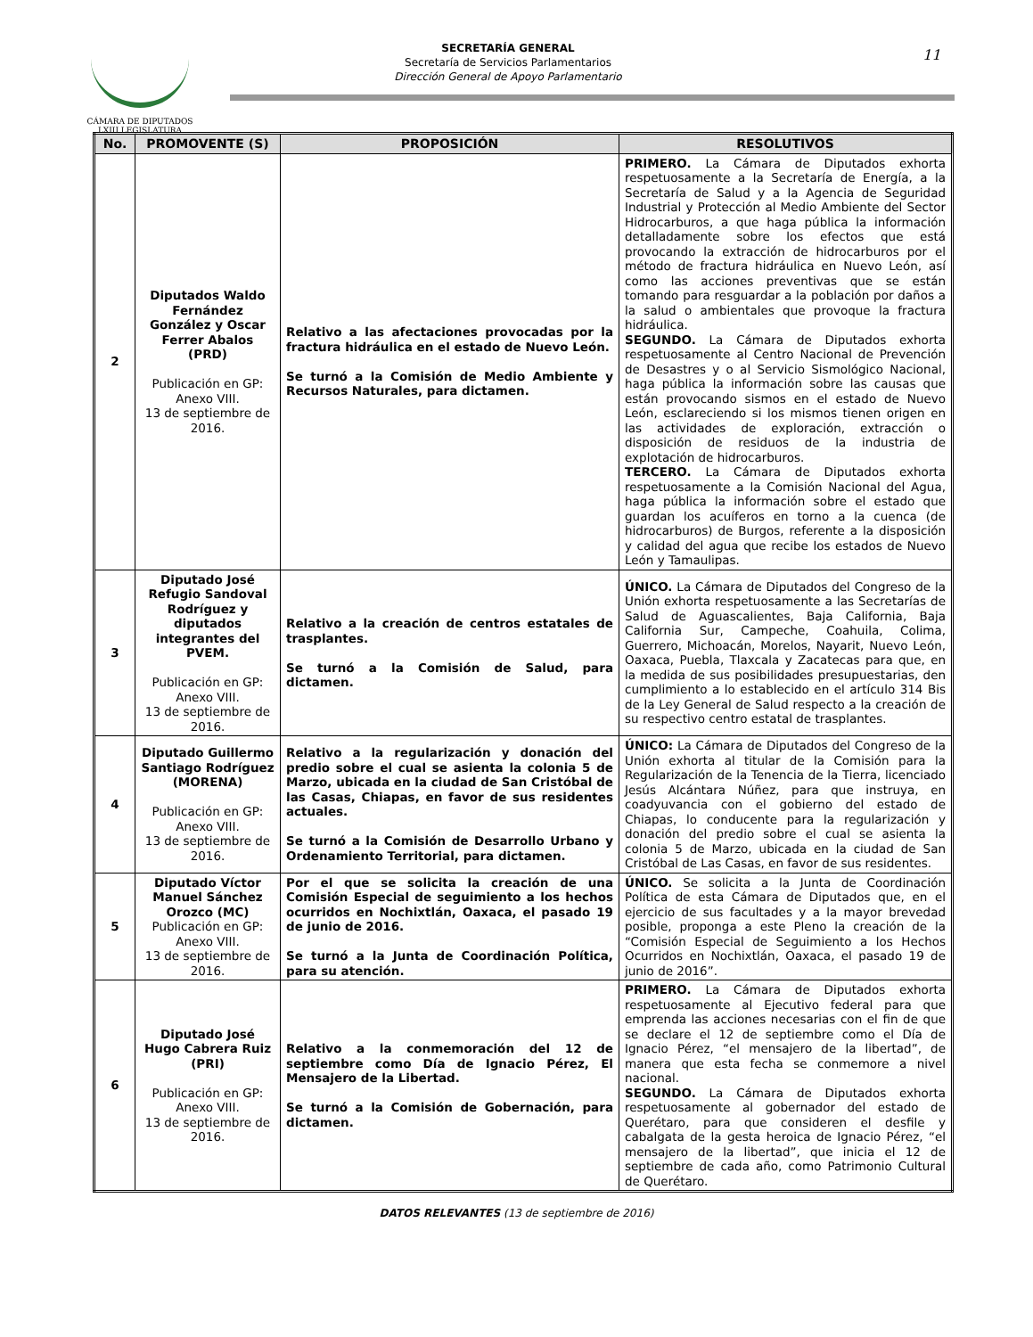CÁMARA DE DIPUTADOS
LXIII LEGISLATURA
SECRETARÍA GENERAL
Secretaría de Servicios Parlamentarios
Dirección General de Apoyo Parlamentario
11
| No. | PROMOVENTE (S) | PROPOSICIÓN | RESOLUTIVOS |
| --- | --- | --- | --- |
| 2 | Diputados Waldo Fernández González y Oscar Ferrer Abalos (PRD) Publicación en GP: Anexo VIII. 13 de septiembre de 2016. | Relativo a las afectaciones provocadas por la fractura hidráulica en el estado de Nuevo León. Se turnó a la Comisión de Medio Ambiente y Recursos Naturales, para dictamen. | PRIMERO. La Cámara de Diputados exhorta respetuosamente a la Secretaría de Energía, a la Secretaría de Salud y a la Agencia de Seguridad Industrial y Protección al Medio Ambiente del Sector Hidrocarburos, a que haga pública la información detalladamente sobre los efectos que está provocando la extracción de hidrocarburos por el método de fractura hidráulica en Nuevo León, así como las acciones preventivas que se están tomando para resguardar a la población por daños a la salud o ambientales que provoque la fractura hidráulica. SEGUNDO. La Cámara de Diputados exhorta respetuosamente al Centro Nacional de Prevención de Desastres y o al Servicio Sismológico Nacional, haga pública la información sobre las causas que están provocando sismos en el estado de Nuevo León, esclareciendo si los mismos tienen origen en las actividades de exploración, extracción o disposición de residuos de la industria de explotación de hidrocarburos. TERCERO. La Cámara de Diputados exhorta respetuosamente a la Comisión Nacional del Agua, haga pública la información sobre el estado que guardan los acuíferos en torno a la cuenca (de hidrocarburos) de Burgos, referente a la disposición y calidad del agua que recibe los estados de Nuevo León y Tamaulipas. |
| 3 | Diputado José Refugio Sandoval Rodríguez y diputados integrantes del PVEM. Publicación en GP: Anexo VIII. 13 de septiembre de 2016. | Relativo a la creación de centros estatales de trasplantes. Se turnó a la Comisión de Salud, para dictamen. | ÚNICO. La Cámara de Diputados del Congreso de la Unión exhorta respetuosamente a las Secretarías de Salud de Aguascalientes, Baja California, Baja California Sur, Campeche, Coahuila, Colima, Guerrero, Michoacán, Morelos, Nayarit, Nuevo León, Oaxaca, Puebla, Tlaxcala y Zacatecas para que, en la medida de sus posibilidades presupuestarias, den cumplimiento a lo establecido en el artículo 314 Bis de la Ley General de Salud respecto a la creación de su respectivo centro estatal de trasplantes. |
| 4 | Diputado Guillermo Santiago Rodríguez (MORENA) Publicación en GP: Anexo VIII. 13 de septiembre de 2016. | Relativo a la regularización y donación del predio sobre el cual se asienta la colonia 5 de Marzo, ubicada en la ciudad de San Cristóbal de las Casas, Chiapas, en favor de sus residentes actuales. Se turnó a la Comisión de Desarrollo Urbano y Ordenamiento Territorial, para dictamen. | ÚNICO: La Cámara de Diputados del Congreso de la Unión exhorta al titular de la Comisión para la Regularización de la Tenencia de la Tierra, licenciado Jesús Alcántara Núñez, para que instruya, en coadyuvancia con el gobierno del estado de Chiapas, lo conducente para la regularización y donación del predio sobre el cual se asienta la colonia 5 de Marzo, ubicada en la ciudad de San Cristóbal de Las Casas, en favor de sus residentes. |
| 5 | Diputado Víctor Manuel Sánchez Orozco (MC) Publicación en GP: Anexo VIII. 13 de septiembre de 2016. | Por el que se solicita la creación de una Comisión Especial de seguimiento a los hechos ocurridos en Nochixtlán, Oaxaca, el pasado 19 de junio de 2016. Se turnó a la Junta de Coordinación Política, para su atención. | ÚNICO. Se solicita a la Junta de Coordinación Política de esta Cámara de Diputados que, en el ejercicio de sus facultades y a la mayor brevedad posible, proponga a este Pleno la creación de la “Comisión Especial de Seguimiento a los Hechos Ocurridos en Nochixtlán, Oaxaca, el pasado 19 de junio de 2016”. |
| 6 | Diputado José Hugo Cabrera Ruiz (PRI) Publicación en GP: Anexo VIII. 13 de septiembre de 2016. | Relativo a la conmemoración del 12 de septiembre como Día de Ignacio Pérez, El Mensajero de la Libertad. Se turnó a la Comisión de Gobernación, para dictamen. | PRIMERO. La Cámara de Diputados exhorta respetuosamente al Ejecutivo federal para que emprenda las acciones necesarias con el fin de que se declare el 12 de septiembre como el Día de Ignacio Pérez, “el mensajero de la libertad”, de manera que esta fecha se conmemore a nivel nacional. SEGUNDO. La Cámara de Diputados exhorta respetuosamente al gobernador del estado de Querétaro, para que consideren el desfile y cabalgata de la gesta heroica de Ignacio Pérez, “el mensajero de la libertad”, que inicia el 12 de septiembre de cada año, como Patrimonio Cultural de Querétaro. |
DATOS RELEVANTES (13 de septiembre de 2016)